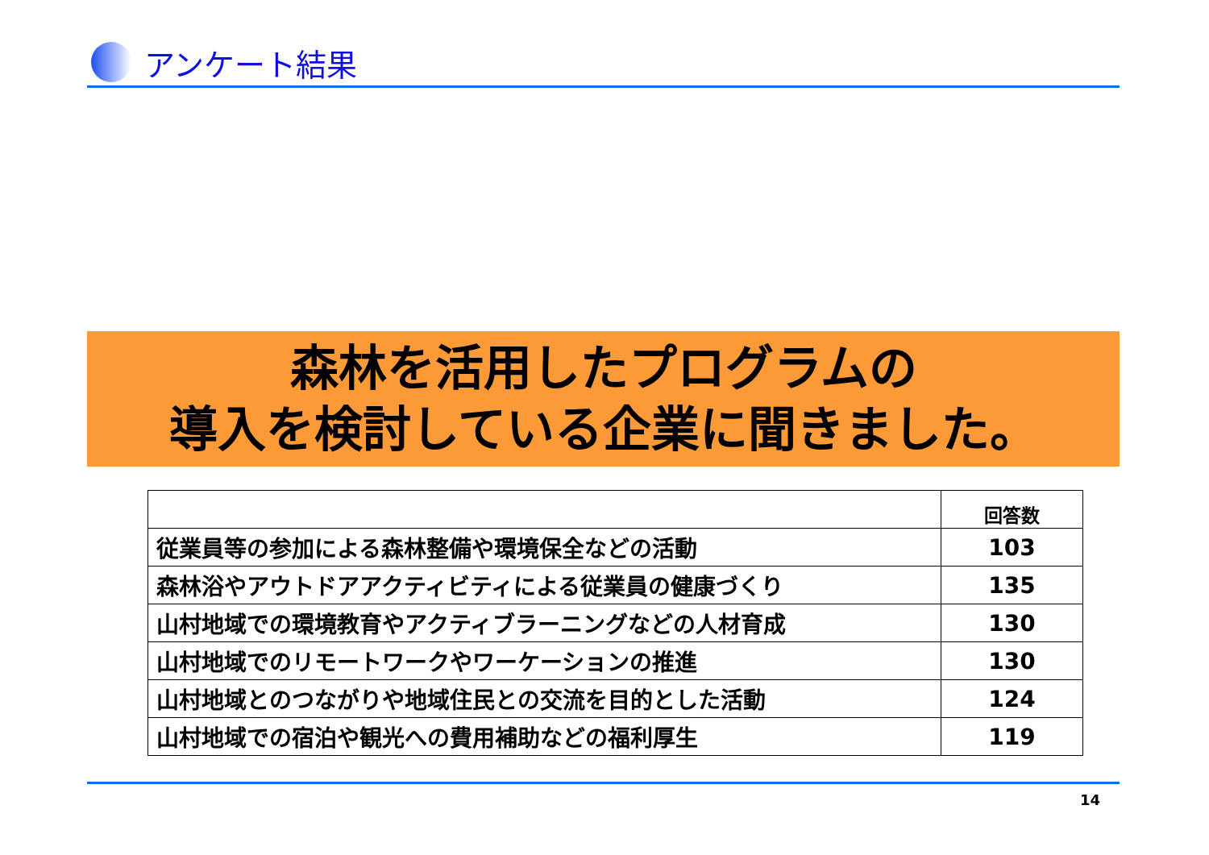アンケート結果
森林を活用したプログラムの
導入を検討している企業に聞きました。
| | 回答数 |
| --- | --- |
| 従業員等の参加による森林整備や環境保全などの活動 | 103 |
| 森林浴やアウトドアアクティビティによる従業員の健康づくり | 135 |
| 山村地域での環境教育やアクティブラーニングなどの人材育成 | 130 |
| 山村地域でのリモートワークやワーケーションの推進 | 130 |
| 山村地域とのつながりや地域住民との交流を目的とした活動 | 124 |
| 山村地域での宿泊や観光への費用補助などの福利厚生 | 119 |
14